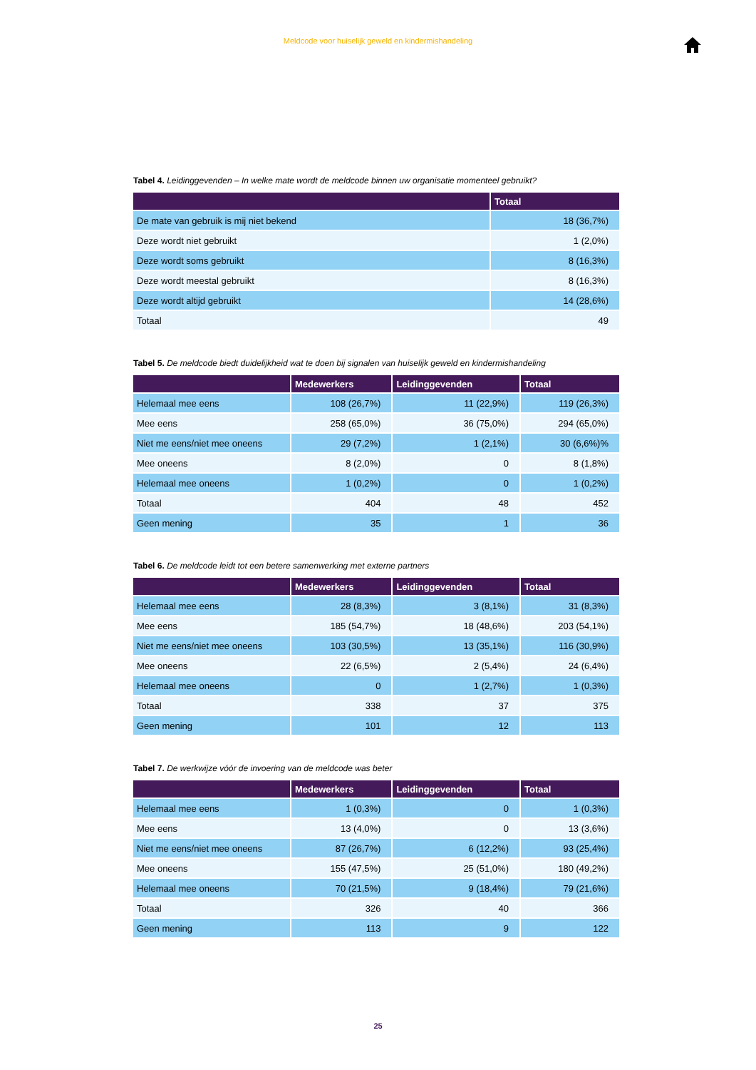Meldcode voor huiselijk geweld en kindermishandeling
Tabel 4. Leidinggevenden – In welke mate wordt de meldcode binnen uw organisatie momenteel gebruikt?
| | Totaal |
| --- | --- |
| De mate van gebruik is mij niet bekend | 18 (36,7%) |
| Deze wordt niet gebruikt | 1 (2,0%) |
| Deze wordt soms gebruikt | 8 (16,3%) |
| Deze wordt meestal gebruikt | 8 (16,3%) |
| Deze wordt altijd gebruikt | 14 (28,6%) |
| Totaal | 49 |
Tabel 5. De meldcode biedt duidelijkheid wat te doen bij signalen van huiselijk geweld en kindermishandeling
| | Medewerkers | Leidinggevenden | Totaal |
| --- | --- | --- | --- |
| Helemaal mee eens | 108 (26,7%) | 11 (22,9%) | 119 (26,3%) |
| Mee eens | 258 (65,0%) | 36 (75,0%) | 294 (65,0%) |
| Niet me eens/niet mee oneens | 29 (7,2%) | 1 (2,1%) | 30 (6,6%)% |
| Mee oneens | 8 (2,0%) | 0 | 8 (1,8%) |
| Helemaal mee oneens | 1 (0,2%) | 0 | 1 (0,2%) |
| Totaal | 404 | 48 | 452 |
| Geen mening | 35 | 1 | 36 |
Tabel 6. De meldcode leidt tot een betere samenwerking met externe partners
| | Medewerkers | Leidinggevenden | Totaal |
| --- | --- | --- | --- |
| Helemaal mee eens | 28 (8,3%) | 3 (8,1%) | 31 (8,3%) |
| Mee eens | 185 (54,7%) | 18 (48,6%) | 203 (54,1%) |
| Niet me eens/niet mee oneens | 103 (30,5%) | 13 (35,1%) | 116 (30,9%) |
| Mee oneens | 22 (6,5%) | 2 (5,4%) | 24 (6,4%) |
| Helemaal mee oneens | 0 | 1 (2,7%) | 1 (0,3%) |
| Totaal | 338 | 37 | 375 |
| Geen mening | 101 | 12 | 113 |
Tabel 7. De werkwijze vóór de invoering van de meldcode was beter
| | Medewerkers | Leidinggevenden | Totaal |
| --- | --- | --- | --- |
| Helemaal mee eens | 1 (0,3%) | 0 | 1 (0,3%) |
| Mee eens | 13 (4,0%) | 0 | 13 (3,6%) |
| Niet me eens/niet mee oneens | 87 (26,7%) | 6 (12,2%) | 93 (25,4%) |
| Mee oneens | 155 (47,5%) | 25 (51,0%) | 180 (49,2%) |
| Helemaal mee oneens | 70 (21,5%) | 9 (18,4%) | 79 (21,6%) |
| Totaal | 326 | 40 | 366 |
| Geen mening | 113 | 9 | 122 |
25